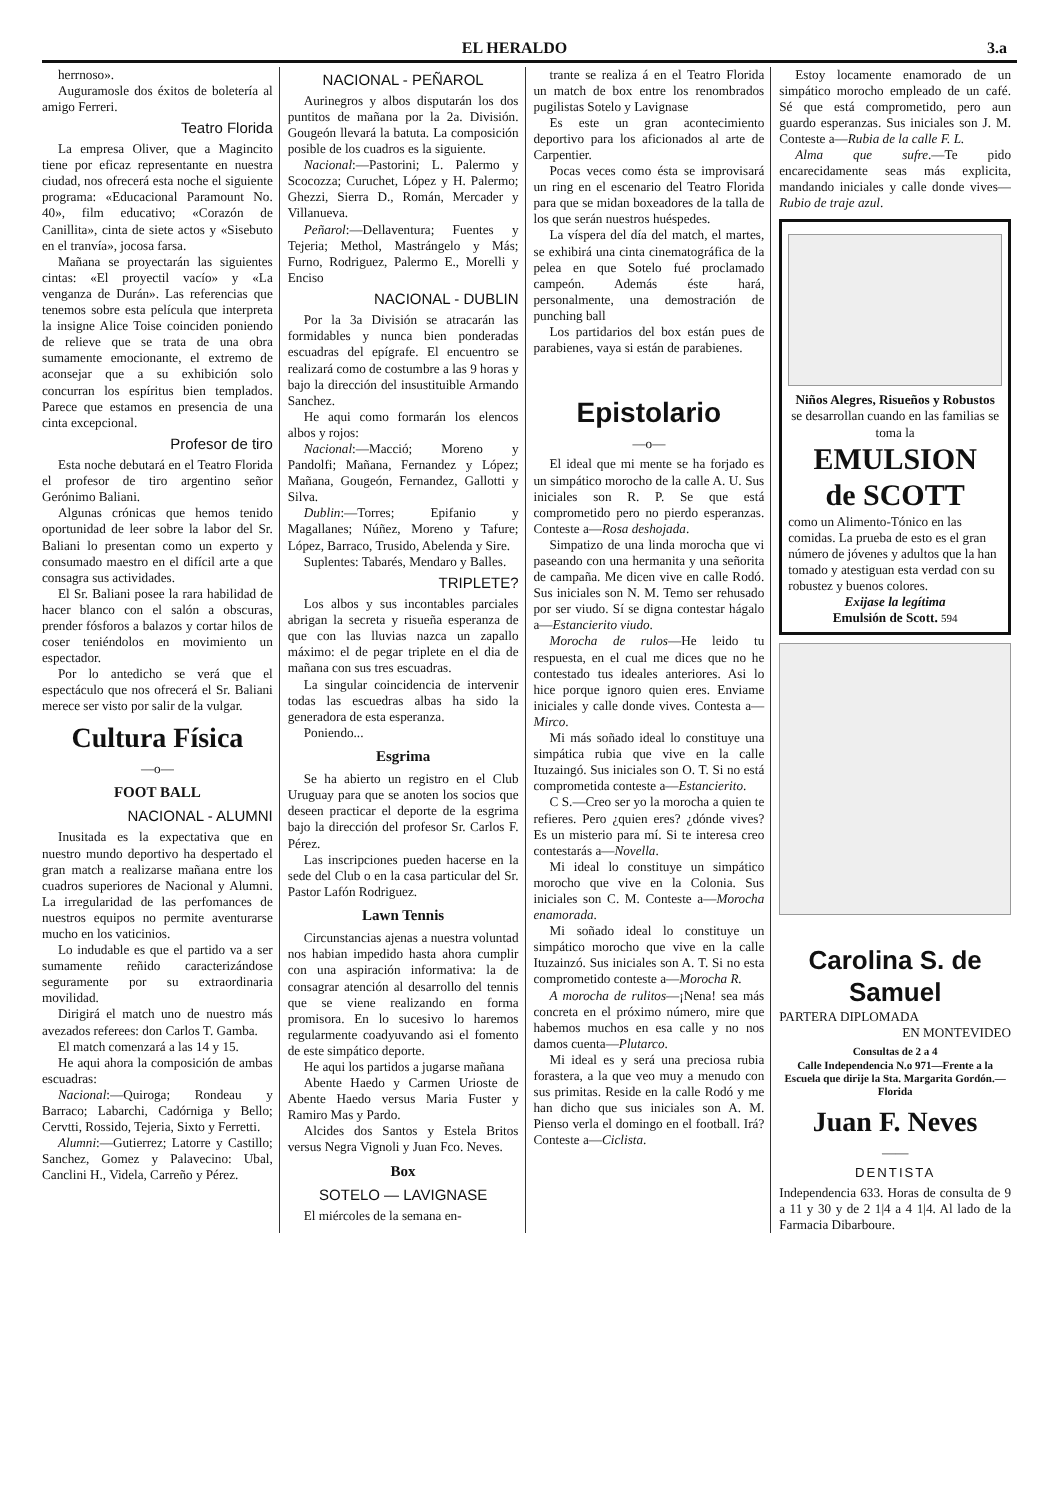EL HERALDO 3.a
herrnoso».
Auguramosle dos éxitos de boletería al amigo Ferreri.
Teatro Florida
La empresa Oliver, que a Magincito tiene por eficaz representante en nuestra ciudad, nos ofrecerá esta noche el siguiente programa: «Educacional Paramount No. 40», film educativo; «Corazón de Canillita», cinta de siete actos y «Sisebuto en el tranvía», jocosa farsa.
Mañana se proyectarán las siguientes cintas: «El proyectil vacío» y «La venganza de Durán». Las referencias que tenemos sobre esta película que interpreta la insigne Alice Toise coinciden poniendo de relieve que se trata de una obra sumamente emocionante, el extremo de aconsejar que a su exhibición solo concurran los espíritus bien templados. Parece que estamos en presencia de una cinta excepcional.
Profesor de tiro
Esta noche debutará en el Teatro Florida el profesor de tiro argentino señor Gerónimo Baliani.
Algunas crónicas que hemos tenido oportunidad de leer sobre la labor del Sr. Baliani lo presentan como un experto y consumado maestro en el difícil arte a que consagra sus actividades.
El Sr. Baliani posee la rara habilidad de hacer blanco con el salón a obscuras, prender fósforos a balazos y cortar hilos de coser teniéndolos en movimiento un espectador.
Por lo antedicho se verá que el espectáculo que nos ofrecerá el Sr. Baliani merece ser visto por salir de la vulgar.
Cultura Física
—o—
FOOT BALL
NACIONAL - ALUMNI
Inusitada es la expectativa que en nuestro mundo deportivo ha despertado el gran match a realizarse mañana entre los cuadros superiores de Nacional y Alumni. La irregularidad de las perfomances de nuestros equipos no permite aventurarse mucho en los vaticinios.
Lo indudable es que el partido va a ser sumamente reñido caracterizándose seguramente por su extraordinaria movilidad.
Dirigirá el match uno de nuestro más avezados referees: don Carlos T. Gamba.
El match comenzará a las 14 y 15.
He aqui ahora la composición de ambas escuadras:
Nacional:—Quiroga; Rondeau y Barraco; Labarchi, Cadórniga y Bello; Cervtti, Rossido, Tejeria, Sixto y Ferretti.
Alumni:—Gutierrez; Latorre y Castillo; Sanchez, Gomez y Palavecino: Ubal, Canclini H., Videla, Carreño y Pérez.
NACIONAL - PEÑAROL
Aurinegros y albos disputarán los dos puntitos de mañana por la 2a. División. Gougeón llevará la batuta. La composición posible de los cuadros es la siguiente.
Nacional:—Pastorini; L. Palermo y Scocozza; Curuchet, López y H. Palermo; Ghezzi, Sierra D., Román, Mercader y Villanueva.
Peñarol:—Dellaventura; Fuentes y Tejeria; Methol, Mastrángelo y Más; Furno, Rodriguez, Palermo E., Morelli y Enciso
NACIONAL - DUBLIN
Por la 3a División se atracarán las formidables y nunca bien ponderadas escuadras del epígrafe. El encuentro se realizará como de costumbre a las 9 horas y bajo la dirección del insustituible Armando Sanchez.
He aqui como formarán los elencos albos y rojos:
Nacional:—Macció; Moreno y Pandolfi; Mañana, Fernandez y López; Mañana, Gougeón, Fernandez, Gallotti y Silva.
Dublin:—Torres; Epifanio y Magallanes; Núñez, Moreno y Tafure; López, Barraco, Trusido, Abelenda y Sire.
Suplentes: Tabarés, Mendaro y Balles.
TRIPLETE?
Los albos y sus incontables parciales abrigan la secreta y risueña esperanza de que con las lluvias nazca un zapallo máximo: el de pegar triplete en el dia de mañana con sus tres escuadras.
La singular coincidencia de intervenir todas las escuedras albas ha sido la generadora de esta esperanza.
Poniendo...
Esgrima
Se ha abierto un registro en el Club Uruguay para que se anoten los socios que deseen practicar el deporte de la esgrima bajo la dirección del profesor Sr. Carlos F. Pérez.
Las inscripciones pueden hacerse en la sede del Club o en la casa particular del Sr. Pastor Lafón Rodriguez.
Lawn Tennis
Circunstancias ajenas a nuestra voluntad nos habian impedido hasta ahora cumplir con una aspiración informativa: la de consagrar atención al desarrollo del tennis que se viene realizando en forma promisora. En lo sucesivo lo haremos regularmente coadyuvando asi el fomento de este simpático deporte.
He aqui los partidos a jugarse mañana
Abente Haedo y Carmen Urioste de Abente Haedo versus Maria Fuster y Ramiro Mas y Pardo.
Alcides dos Santos y Estela Britos versus Negra Vignoli y Juan Fco. Neves.
Box
SOTELO — LAVIGNASE
El miércoles de la semana en-
trante se realiza á en el Teatro Florida un match de box entre los renombrados pugilistas Sotelo y Lavignase
Es este un gran acontecimiento deportivo para los aficionados al arte de Carpentier.
Pocas veces como ésta se improvisará un ring en el escenario del Teatro Florida para que se midan boxeadores de la talla de los que serán nuestros huéspedes.
La víspera del día del match, el martes, se exhibirá una cinta cinematográfica de la pelea en que Sotelo fué proclamado campeón. Además éste hará, personalmente, una demostración de punching ball
Los partidarios del box están pues de parabienes, vaya si están de parabienes.
Epistolario
—o—
El ideal que mi mente se ha forjado es un simpático morocho de la calle A. U. Sus iniciales son R. P. Se que está comprometido pero no pierdo esperanzas. Conteste a—Rosa deshojada.
Simpatizo de una linda morocha que vi paseando con una hermanita y una señorita de campaña. Me dicen vive en calle Rodó. Sus iniciales son N. M. Temo ser rehusado por ser viudo. Sí se digna contestar hágalo a—Estancierito viudo.
Morocha de rulos—He leido tu respuesta, en el cual me dices que no he contestado tus ideales anteriores. Asi lo hice porque ignoro quien eres. Enviame iniciales y calle donde vives. Contesta a—Mirco.
Mi más soñado ideal lo constituye una simpática rubia que vive en la calle Ituzaingó. Sus iniciales son O. T. Si no está comprometida conteste a—Estancierito.
C S.—Creo ser yo la morocha a quien te refieres. Pero ¿quien eres? ¿dónde vives? Es un misterio para mí. Si te interesa creo contestarás a—Novella.
Mi ideal lo constituye un simpático morocho que vive en la Colonia. Sus iniciales son C. M. Conteste a—Morocha enamorada.
Mi soñado ideal lo constituye un simpático morocho que vive en la calle Ituzainzó. Sus iniciales son A. T. Si no esta comprometido conteste a—Morocha R.
A morocha de rulitos—¡Nena! sea más concreta en el próximo número, mire que habemos muchos en esa calle y no nos damos cuenta—Plutarco.
Mi ideal es y será una preciosa rubia forastera, a la que veo muy a menudo con sus primitas. Reside en la calle Rodó y me han dicho que sus iniciales son A. M. Pienso verla el domingo en el football. Irá? Conteste a—Ciclista.
Estoy locamente enamorado de un simpático morocho empleado de un café. Sé que está comprometido, pero aun guardo esperanzas. Sus iniciales son J. M. Conteste a—Rubia de la calle F. L.
Alma que sufre.—Te pido encarecidamente seas más explicita, mandando iniciales y calle donde vives—Rubio de traje azul.
Niños Alegres, Risueños y Robustos
se desarrollan cuando en las familias se toma la
EMULSION
de SCOTT
como un Alimento-Tónico en las comidas. La prueba de esto es el gran número de jóvenes y adultos que la han tomado y atestiguan esta verdad con su robustez y buenos colores.
Exijase la legítima
Emulsión de Scott. 594
Carolina S. de Samuel
PARTERA DIPLOMADA
EN MONTEVIDEO
Consultas de 2 a 4
Calle Independencia N.o 971—Frente a la Escuela que dirije la Sta. Margarita Gordón.—Florida
Juan F. Neves
——
DENTISTA
Independencia 633. Horas de consulta de 9 a 11 y 30 y de 2 1|4 a 4 1|4. Al lado de la Farmacia Dibarboure.